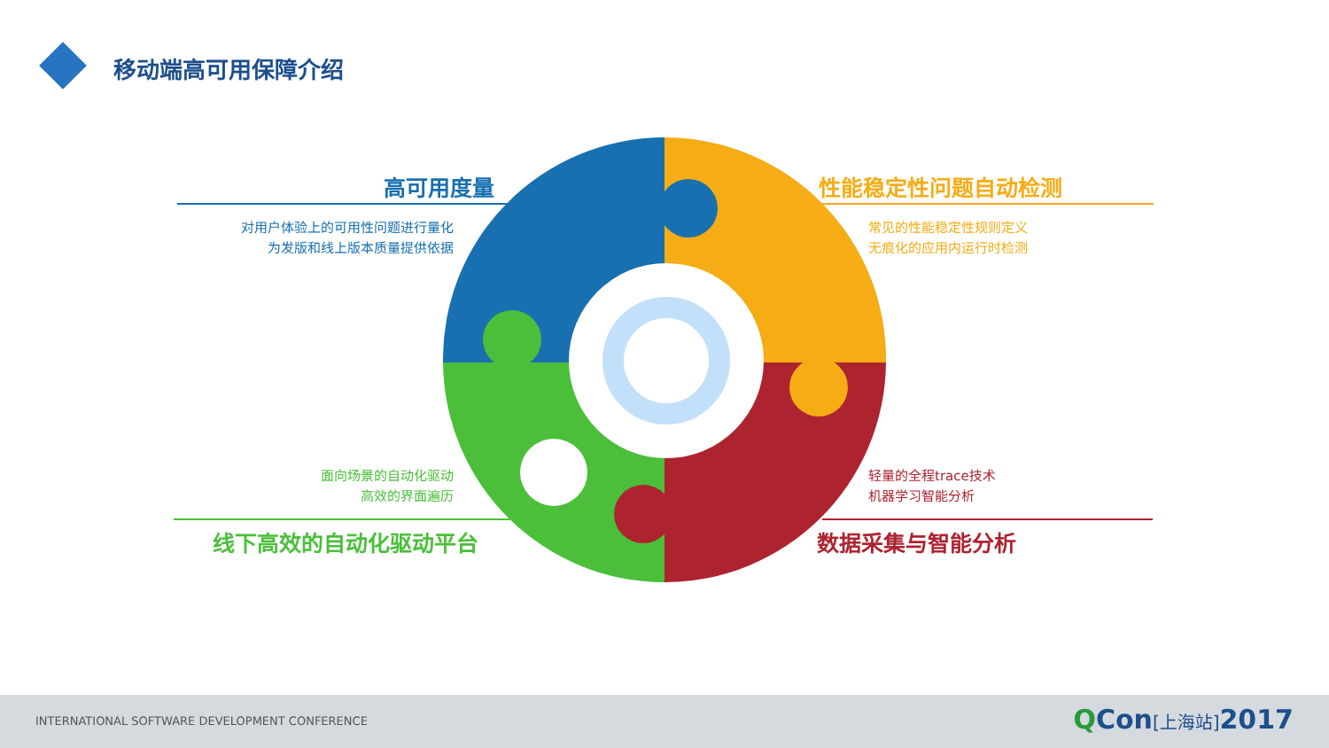移动端高可用保障介绍
高可用度量
对用户体验上的可用性问题进行量化
为发版和线上版本质量提供依据
性能稳定性问题自动检测
常见的性能稳定性规则定义
无痕化的应用内运行时检测
面向场景的自动化驱动
高效的界面遍历
线下高效的自动化驱动平台
轻量的全程trace技术
机器学习智能分析
数据采集与智能分析
INTERNATIONAL SOFTWARE DEVELOPMENT CONFERENCE
QCon[上海站] 2017